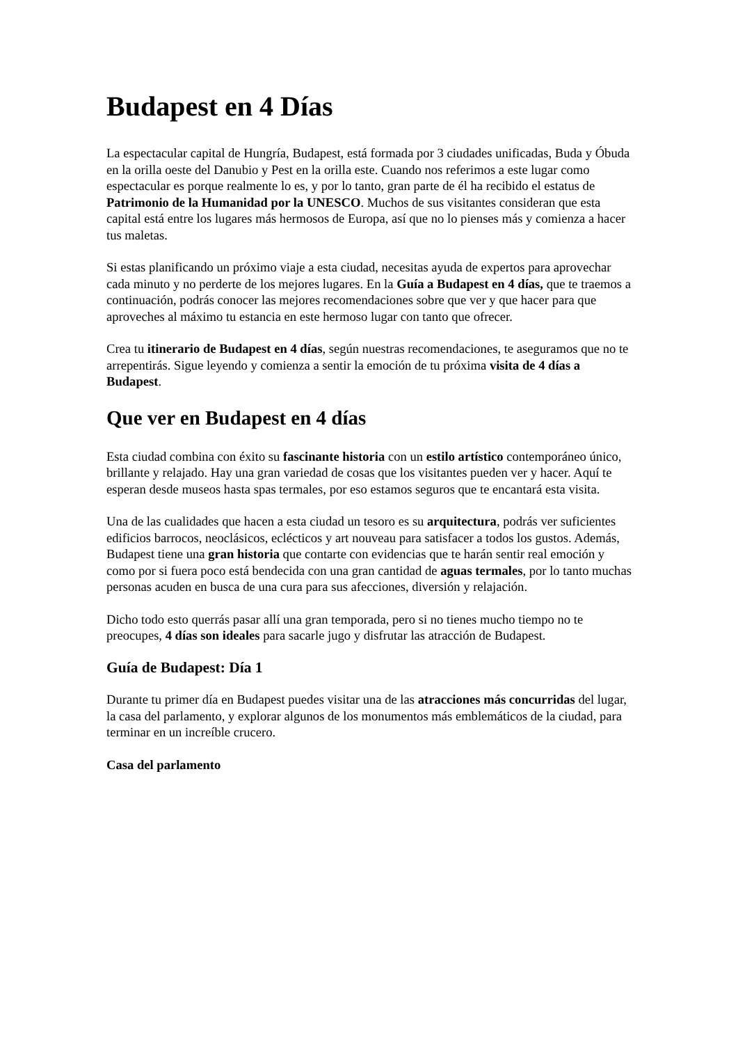Budapest en 4 Días
La espectacular capital de Hungría, Budapest, está formada por 3 ciudades unificadas, Buda y Óbuda en la orilla oeste del Danubio y Pest en la orilla este. Cuando nos referimos a este lugar como espectacular es porque realmente lo es, y por lo tanto, gran parte de él ha recibido el estatus de Patrimonio de la Humanidad por la UNESCO. Muchos de sus visitantes consideran que esta capital está entre los lugares más hermosos de Europa, así que no lo pienses más y comienza a hacer tus maletas.
Si estas planificando un próximo viaje a esta ciudad, necesitas ayuda de expertos para aprovechar cada minuto y no perderte de los mejores lugares. En la Guía a Budapest en 4 días, que te traemos a continuación, podrás conocer las mejores recomendaciones sobre que ver y que hacer para que aproveches al máximo tu estancia en este hermoso lugar con tanto que ofrecer.
Crea tu itinerario de Budapest en 4 días, según nuestras recomendaciones, te aseguramos que no te arrepentirás. Sigue leyendo y comienza a sentir la emoción de tu próxima visita de 4 días a Budapest.
Que ver en Budapest en 4 días
Esta ciudad combina con éxito su fascinante historia con un estilo artístico contemporáneo único, brillante y relajado. Hay una gran variedad de cosas que los visitantes pueden ver y hacer. Aquí te esperan desde museos hasta spas termales, por eso estamos seguros que te encantará esta visita.
Una de las cualidades que hacen a esta ciudad un tesoro es su arquitectura, podrás ver suficientes edificios barrocos, neoclásicos, eclécticos y art nouveau para satisfacer a todos los gustos. Además, Budapest tiene una gran historia que contarte con evidencias que te harán sentir real emoción y como por si fuera poco está bendecida con una gran cantidad de aguas termales, por lo tanto muchas personas acuden en busca de una cura para sus afecciones, diversión y relajación.
Dicho todo esto querrás pasar allí una gran temporada, pero si no tienes mucho tiempo no te preocupes, 4 días son ideales para sacarle jugo y disfrutar las atracción de Budapest.
Guía de Budapest: Día 1
Durante tu primer día en Budapest puedes visitar una de las atracciones más concurridas del lugar, la casa del parlamento, y explorar algunos de los monumentos más emblemáticos de la ciudad, para terminar en un increíble crucero.
Casa del parlamento